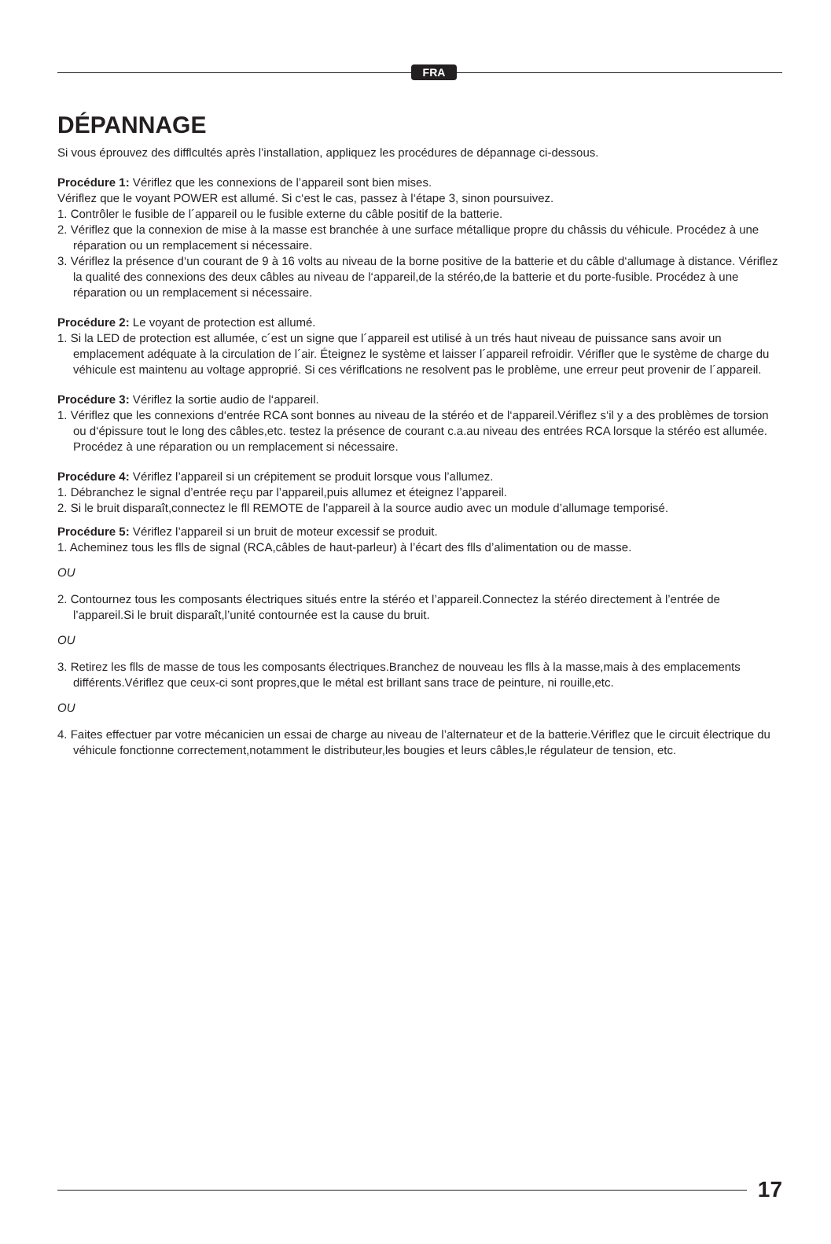FRA
DÉPANNAGE
Si vous éprouvez des difflcultés après l’installation, appliquez les procédures de dépannage ci-dessous.
Procédure 1: Vériflez que les connexions de l’appareil sont bien mises.
Vériflez que le voyant POWER est allumé. Si c‘est le cas, passez à l‘étape 3, sinon poursuivez.
1. Contrôler le fusible de l´appareil ou le fusible externe du câble positif de la batterie.
2. Vériflez que la connexion de mise à la masse est branchée à une surface métallique propre du châssis du véhicule. Procédez à une réparation ou un remplacement si nécessaire.
3. Vériflez la présence d‘un courant de 9 à 16 volts au niveau de la borne positive de la batterie et du câble d‘allumage à distance. Vériflez la qualité des connexions des deux câbles au niveau de l‘appareil,de la stéréo,de la batterie et du porte-fusible. Procédez à une réparation ou un remplacement si nécessaire.
Procédure 2: Le voyant de protection est allumé.
1. Si la LED de protection est allumée, c´est un signe que l´appareil est utilisé à un trés haut niveau de puissance sans avoir un emplacement adéquate à la circulation de l´air. Éteignez le système et laisser l´appareil refroidir. Vérifler que le système de charge du véhicule est maintenu au voltage approprié. Si ces vériflcations ne resolvent pas le problème, une erreur peut provenir de l´appareil.
Procédure 3: Vériflez la sortie audio de l‘appareil.
1. Vériflez que les connexions d‘entrée RCA sont bonnes au niveau de la stéréo et de l‘appareil.Vériflez s‘il y a des problèmes de torsion ou d‘épissure tout le long des câbles,etc. testez la présence de courant c.a.au niveau des entrées RCA lorsque la stéréo est allumée. Procédez à une réparation ou un remplacement si nécessaire.
Procédure 4: Vériflez l’appareil si un crépitement se produit lorsque vous l’allumez.
1. Débranchez le signal d’entrée reçu par l’appareil,puis allumez et éteignez l’appareil.
2. Si le bruit disparaît,connectez le fll REMOTE de l’appareil à la source audio avec un module d’allumage temporisé.
Procédure 5: Vériflez l’appareil si un bruit de moteur excessif se produit.
1. Acheminez tous les flls de signal (RCA,câbles de haut-parleur) à l’écart des flls d’alimentation ou de masse.
OU
2. Contournez tous les composants électriques situés entre la stéréo et l’appareil.Connectez la stéréo directement à l’entrée de l’appareil.Si le bruit disparaît,l’unité contournée est la cause du bruit.
OU
3. Retirez les flls de masse de tous les composants électriques.Branchez de nouveau les flls à la masse,mais à des emplacements différents.Vériflez que ceux-ci sont propres,que le métal est brillant sans trace de peinture, ni rouille,etc.
OU
4. Faites effectuer par votre mécanicien un essai de charge au niveau de l’alternateur et de la batterie.Vériflez que le circuit électrique du véhicule fonctionne correctement,notamment le distributeur,les bougies et leurs câbles,le régulateur de tension, etc.
17